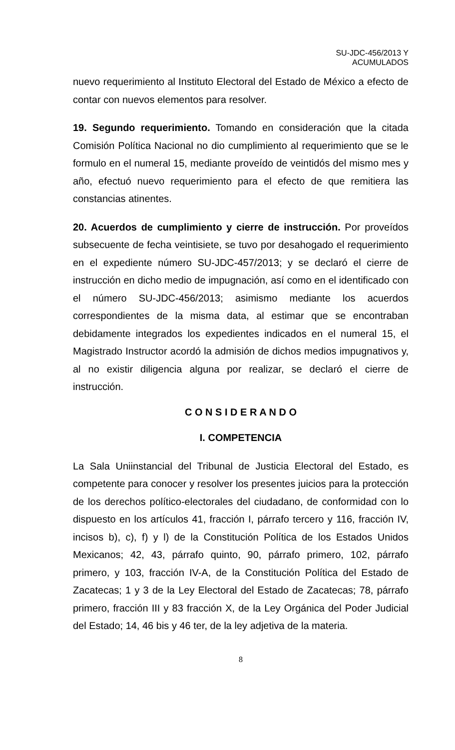SU-JDC-456/2013 Y
ACUMULADOS
nuevo requerimiento al Instituto Electoral del Estado de México a efecto de contar con nuevos elementos para resolver.
19. Segundo requerimiento. Tomando en consideración que la citada Comisión Política Nacional no dio cumplimiento al requerimiento que se le formulo en el numeral 15, mediante proveído de veintidós del mismo mes y año, efectuó nuevo requerimiento para el efecto de que remitiera las constancias atinentes.
20. Acuerdos de cumplimiento y cierre de instrucción. Por proveídos subsecuente de fecha veintisiete, se tuvo por desahogado el requerimiento en el expediente número SU-JDC-457/2013; y se declaró el cierre de instrucción en dicho medio de impugnación, así como en el identificado con el número SU-JDC-456/2013; asimismo mediante los acuerdos correspondientes de la misma data, al estimar que se encontraban debidamente integrados los expedientes indicados en el numeral 15, el Magistrado Instructor acordó la admisión de dichos medios impugnativos y, al no existir diligencia alguna por realizar, se declaró el cierre de instrucción.
C O N S I D E R A N D O
I. COMPETENCIA
La Sala Uniinstancial del Tribunal de Justicia Electoral del Estado, es competente para conocer y resolver los presentes juicios para la protección de los derechos político-electorales del ciudadano, de conformidad con lo dispuesto en los artículos 41, fracción I, párrafo tercero y 116, fracción IV, incisos b), c), f) y l) de la Constitución Política de los Estados Unidos Mexicanos; 42, 43, párrafo quinto, 90, párrafo primero, 102, párrafo primero, y 103, fracción IV-A, de la Constitución Política del Estado de Zacatecas; 1 y 3 de la Ley Electoral del Estado de Zacatecas; 78, párrafo primero, fracción III y 83 fracción X, de la Ley Orgánica del Poder Judicial del Estado; 14, 46 bis y 46 ter, de la ley adjetiva de la materia.
8